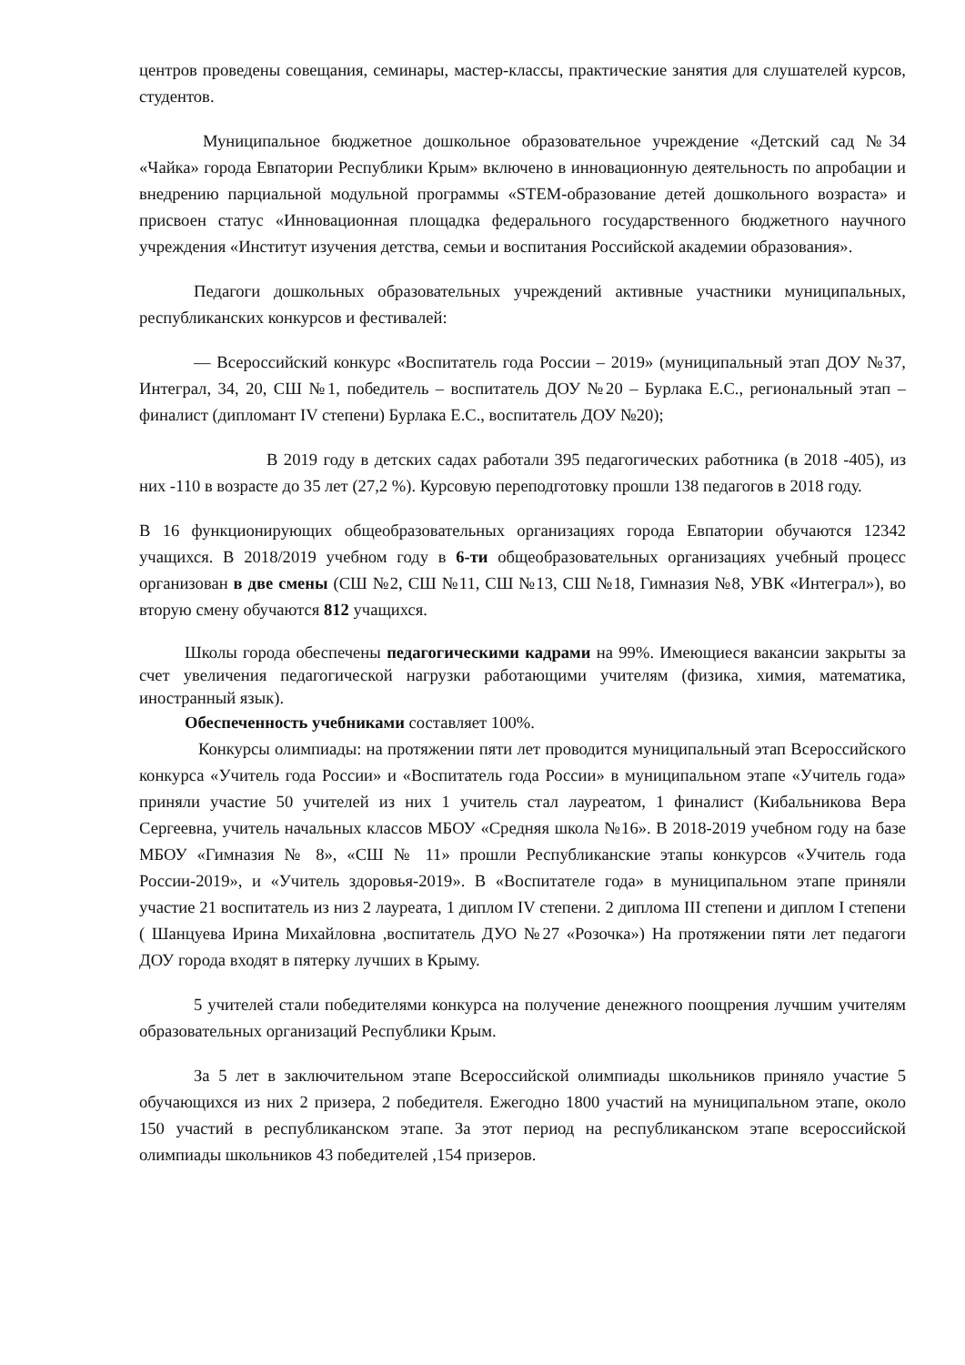центров проведены совещания, семинары, мастер-классы, практические занятия для слушателей курсов, студентов.
Муниципальное бюджетное дошкольное образовательное учреждение «Детский сад №34 «Чайка» города Евпатории Республики Крым» включено в инновационную деятельность по апробации и внедрению парциальной модульной программы «STEM-образование детей дошкольного возраста» и присвоен статус «Инновационная площадка федерального государственного бюджетного научного учреждения «Институт изучения детства, семьи и воспитания Российской академии образования».
Педагоги дошкольных образовательных учреждений активные участники муниципальных, республиканских конкурсов и фестивалей:
— Всероссийский конкурс «Воспитатель года России – 2019» (муниципальный этап ДОУ №37, Интеграл, 34, 20, СШ №1, победитель – воспитатель ДОУ №20 – Бурлака Е.С., региональный этап – финалист (дипломант IV степени) Бурлака Е.С., воспитатель ДОУ №20);
В 2019 году в детских садах работали 395 педагогических работника (в 2018 -405), из них -110 в возрасте до 35 лет (27,2 %). Курсовую переподготовку прошли 138 педагогов в 2018 году.
В 16 функционирующих общеобразовательных организациях города Евпатории обучаются 12342 учащихся. В 2018/2019 учебном году в 6-ти общеобразовательных организациях учебный процесс организован в две смены (СШ №2, СШ №11, СШ №13, СШ №18, Гимназия №8, УВК «Интеграл»), во вторую смену обучаются 812 учащихся.
Школы города обеспечены педагогическими кадрами на 99%. Имеющиеся вакансии закрыты за счет увеличения педагогической нагрузки работающими учителям (физика, химия, математика, иностранный язык).
Обеспеченность учебниками составляет 100%.
Конкурсы олимпиады: на протяжении пяти лет проводится муниципальный этап Всероссийского конкурса «Учитель года России» и «Воспитатель года России» в муниципальном этапе «Учитель года» приняли участие 50 учителей из них 1 учитель стал лауреатом, 1 финалист (Кибальникова Вера Сергеевна, учитель начальных классов МБОУ «Средняя школа №16». В 2018-2019 учебном году на базе МБОУ «Гимназия № 8», «СШ № 11» прошли Республиканские этапы конкурсов «Учитель года России-2019», и «Учитель здоровья-2019». В «Воспитателе года» в муниципальном этапе приняли участие 21 воспитатель из низ 2 лауреата, 1 диплом IV степени. 2 диплома III степени и диплом I степени ( Шанцуева Ирина Михайловна ,воспитатель ДУО №27 «Розочка») На протяжении пяти лет педагоги ДОУ города входят в пятерку лучших в Крыму.
5 учителей стали победителями конкурса на получение денежного поощрения лучшим учителям образовательных организаций Республики Крым.
За 5 лет в заключительном этапе Всероссийской олимпиады школьников приняло участие 5 обучающихся из них 2 призера, 2 победителя. Ежегодно 1800 участий на муниципальном этапе, около 150 участий в республиканском этапе. За этот период на республиканском этапе всероссийской олимпиады школьников 43 победителей ,154 призеров.